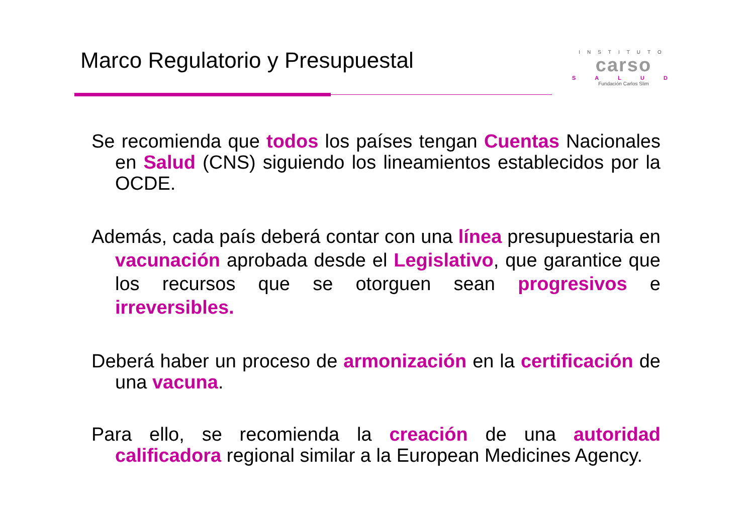Marco Regulatorio y Presupuestal
INSTITUTO
carso
SALUD
Fundación Carlos Slim
Se recomienda que todos los países tengan Cuentas Nacionales en Salud (CNS) siguiendo los lineamientos establecidos por la OCDE.
Además, cada país deberá contar con una línea presupuestaria en vacunación aprobada desde el Legislativo, que garantice que los recursos que se otorguen sean progresivos e irreversibles.
Deberá haber un proceso de armonización en la certificación de una vacuna.
Para ello, se recomienda la creación de una autoridad calificadora regional similar a la European Medicines Agency.